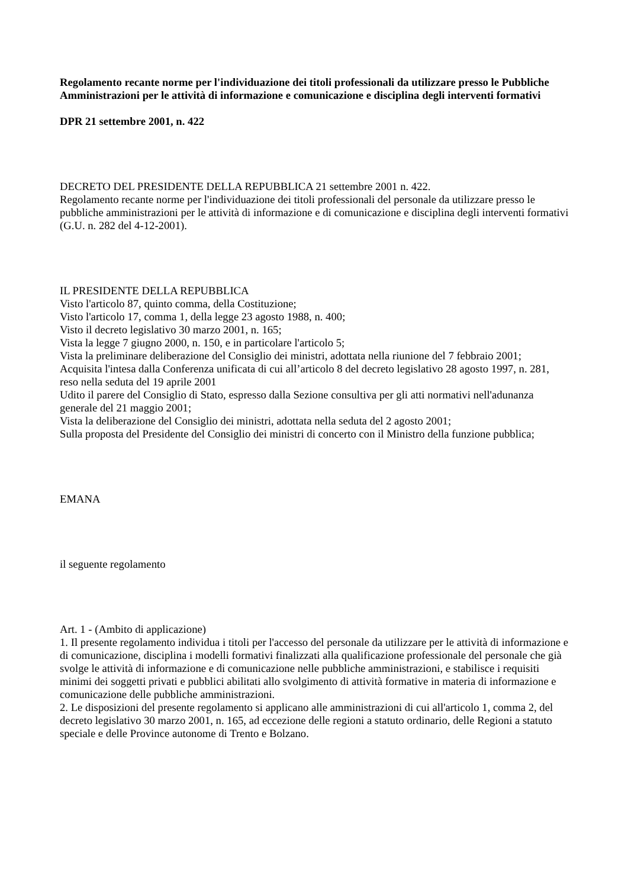Regolamento recante norme per l'individuazione dei titoli professionali da utilizzare presso le Pubbliche Amministrazioni per le attività di informazione e comunicazione e disciplina degli interventi formativi
DPR 21 settembre 2001, n. 422
DECRETO DEL PRESIDENTE DELLA REPUBBLICA 21 settembre 2001 n. 422.
Regolamento recante norme per l'individuazione dei titoli professionali del personale da utilizzare presso le pubbliche amministrazioni per le attività di informazione e di comunicazione e disciplina degli interventi formativi (G.U. n. 282 del 4-12-2001).
IL PRESIDENTE DELLA REPUBBLICA
Visto l'articolo 87, quinto comma, della Costituzione;
Visto l'articolo 17, comma 1, della legge 23 agosto 1988, n. 400;
Visto il decreto legislativo 30 marzo 2001, n. 165;
Vista la legge 7 giugno 2000, n. 150, e in particolare l'articolo 5;
Vista la preliminare deliberazione del Consiglio dei ministri, adottata nella riunione del 7 febbraio 2001;
Acquisita l'intesa dalla Conferenza unificata di cui all’articolo 8 del decreto legislativo 28 agosto 1997, n. 281, reso nella seduta del 19 aprile 2001
Udito il parere del Consiglio di Stato, espresso dalla Sezione consultiva per gli atti normativi nell'adunanza generale del 21 maggio 2001;
Vista la deliberazione del Consiglio dei ministri, adottata nella seduta del 2 agosto 2001;
Sulla proposta del Presidente del Consiglio dei ministri di concerto con il Ministro della funzione pubblica;
EMANA
il seguente regolamento
Art. 1 - (Ambito di applicazione)
1. Il presente regolamento individua i titoli per l'accesso del personale da utilizzare per le attività di informazione e di comunicazione, disciplina i modelli formativi finalizzati alla qualificazione professionale del personale che già svolge le attività di informazione e di comunicazione nelle pubbliche amministrazioni, e stabilisce i requisiti minimi dei soggetti privati e pubblici abilitati allo svolgimento di attività formative in materia di informazione e comunicazione delle pubbliche amministrazioni.
2. Le disposizioni del presente regolamento si applicano alle amministrazioni di cui all'articolo 1, comma 2, del decreto legislativo 30 marzo 2001, n. 165, ad eccezione delle regioni a statuto ordinario, delle Regioni a statuto speciale e delle Province autonome di Trento e Bolzano.